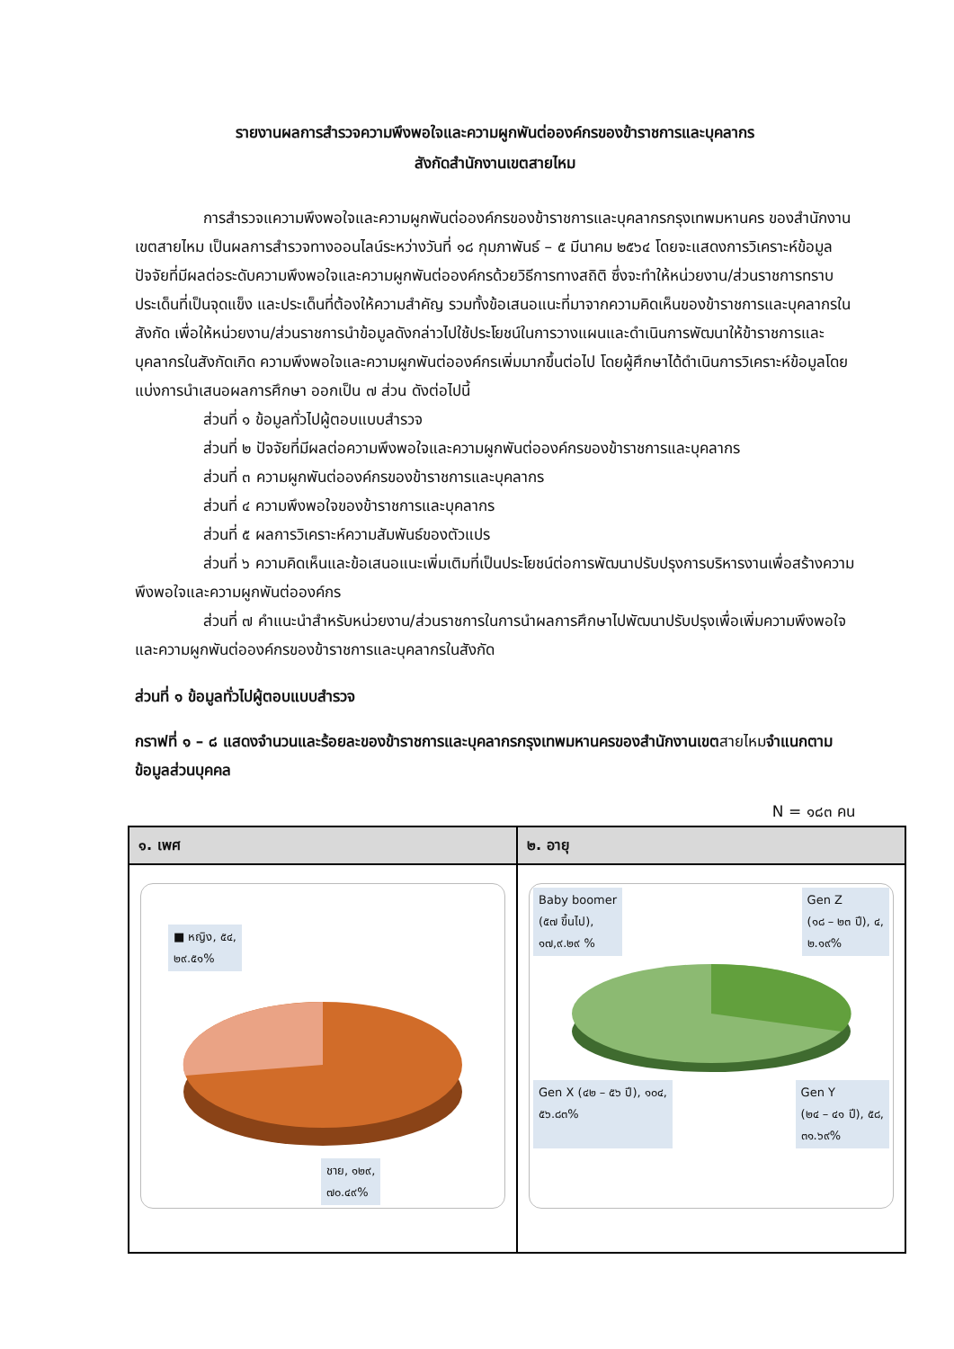รายงานผลการสำรวจความพึงพอใจและความผูกพันต่อองค์กรของข้าราชการและบุคลากร
สังกัดสำนักงานเขตสายไหม
การสำรวจแความพึงพอใจและความผูกพันต่อองค์กรของข้าราชการและบุคลากรกรุงเทพมหานคร ของสำนักงานเขตสายไหม เป็นผลการสำรวจทางออนไลน์ระหว่างวันที่ ๑๘ กุมภาพันธ์ – ๕ มีนาคม ๒๕๖๔ โดยจะแสดงการวิเคราะห์ข้อมูลปัจจัยที่มีผลต่อระดับความพึงพอใจและความผูกพันต่อองค์กรด้วยวิธีการทางสถิติ ซึ่งจะทำให้หน่วยงาน/ส่วนราชการทราบประเด็นที่เป็นจุดแข็ง และประเด็นที่ต้องให้ความสำคัญ รวมทั้งข้อเสนอแนะที่มาจากความคิดเห็นของข้าราชการและบุคลากรในสังกัด เพื่อให้หน่วยงาน/ส่วนราชการนำข้อมูลดังกล่าวไปใช้ประโยชน์ในการวางแผนและดำเนินการพัฒนาให้ข้าราชการและบุคลากรในสังกัดเกิด ความพึงพอใจและความผูกพันต่อองค์กรเพิ่มมากขึ้นต่อไป โดยผู้ศึกษาได้ดำเนินการวิเคราะห์ข้อมูลโดยแบ่งการนำเสนอผลการศึกษา ออกเป็น ๗ ส่วน ดังต่อไปนี้
ส่วนที่ ๑ ข้อมูลทั่วไปผู้ตอบแบบสำรวจ
ส่วนที่ ๒ ปัจจัยที่มีผลต่อความพึงพอใจและความผูกพันต่อองค์กรของข้าราชการและบุคลากร
ส่วนที่ ๓ ความผูกพันต่อองค์กรของข้าราชการและบุคลากร
ส่วนที่ ๔ ความพึงพอใจของข้าราชการและบุคลากร
ส่วนที่ ๕ ผลการวิเคราะห์ความสัมพันธ์ของตัวแปร
ส่วนที่ ๖ ความคิดเห็นและข้อเสนอแนะเพิ่มเติมที่เป็นประโยชน์ต่อการพัฒนาปรับปรุงการบริหารงานเพื่อสร้างความพึงพอใจและความผูกพันต่อองค์กร
ส่วนที่ ๗ คำแนะนำสำหรับหน่วยงาน/ส่วนราชการในการนำผลการศึกษาไปพัฒนาปรับปรุงเพื่อเพิ่มความพึงพอใจและความผูกพันต่อองค์กรของข้าราชการและบุคลากรในสังกัด
ส่วนที่ ๑ ข้อมูลทั่วไปผู้ตอบแบบสำรวจ
กราฟที่ ๑ – ๘ แสดงจำนวนและร้อยละของข้าราชการและบุคลากรกรุงเทพมหานครของสำนักงานเขตสายไหมจำแนกตามข้อมูลส่วนบุคคล
N = ๑๘๓ คน
| ๑. เพศ | ๒. อายุ |
| --- | --- |
| ■ หญิง, ๕๔, ๒๙.๕๑% ชาย, ๑๒๙, ๗๐.๔๙% | Baby boomer (๕๗ ขึ้นไป), ๑๗,๙.๒๙ % Gen Z (๑๘ – ๒๓ ปี), ๔, ๒.๑๙% Gen X (๔๒ – ๕๖ ปี), ๑๐๔, ๕๖.๘๓% Gen Y (๒๔ – ๔๑ ปี), ๕๘, ๓๑.๖๙% |